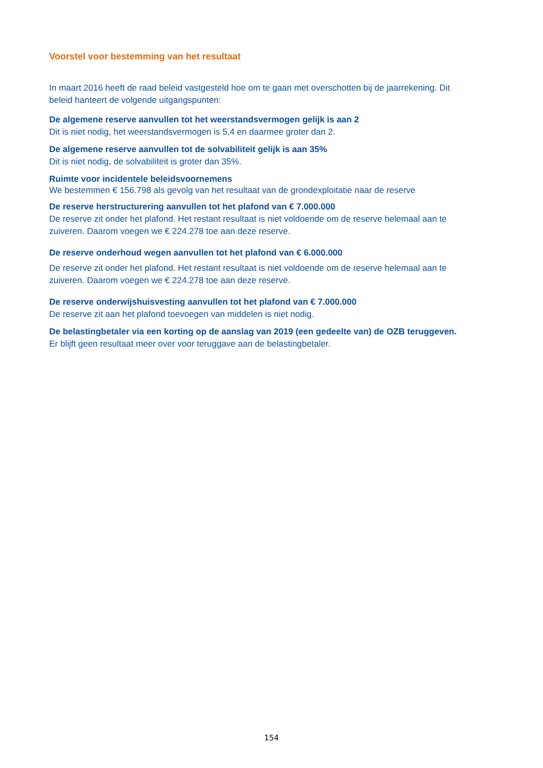Voorstel voor bestemming van het resultaat
In maart 2016 heeft de raad beleid vastgesteld hoe om te gaan met overschotten bij de jaarrekening. Dit beleid hanteert de volgende uitgangspunten:
De algemene reserve aanvullen tot het weerstandsvermogen gelijk is aan 2
Dit is niet nodig, het weerstandsvermogen is 5,4 en daarmee groter dan 2.
De algemene reserve aanvullen tot de solvabiliteit gelijk is aan 35%
Dit is niet nodig, de solvabiliteit is groter dan 35%.
Ruimte voor incidentele beleidsvoornemens
We bestemmen € 156.798 als gevolg van het resultaat van de grondexploitatie naar de reserve
De reserve herstructurering aanvullen tot het plafond van € 7.000.000
De reserve zit onder het plafond. Het restant resultaat is niet voldoende om de reserve helemaal aan te zuiveren. Daarom voegen we € 224.278 toe aan deze reserve.
De reserve onderhoud wegen aanvullen tot het plafond van € 6.000.000
De reserve zit onder het plafond. Het restant resultaat is niet voldoende om de reserve helemaal aan te zuiveren. Daarom voegen we € 224.278 toe aan deze reserve.
De reserve onderwijshuisvesting aanvullen tot het plafond van € 7.000.000
De reserve zit aan het plafond toevoegen van middelen is niet nodig.
De belastingbetaler via een korting op de aanslag van 2019 (een gedeelte van) de OZB teruggeven.
Er blijft geen resultaat meer over voor teruggave aan de belastingbetaler.
154